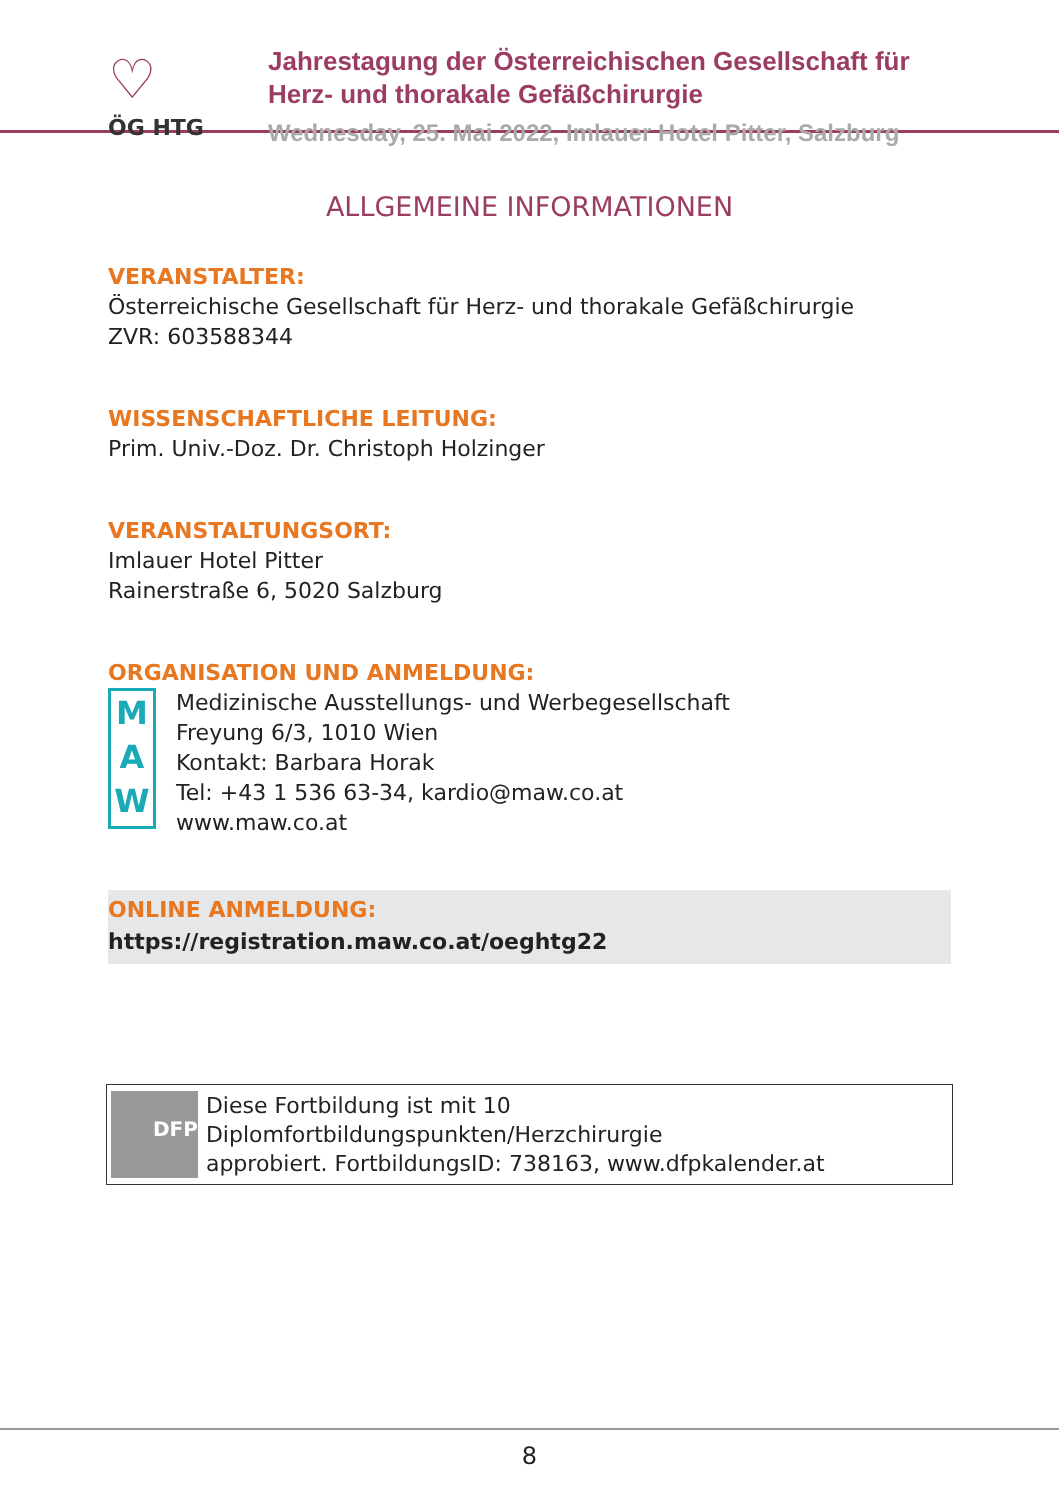♡
ÖG HTG
Jahrestagung der Österreichischen Gesellschaft für
Herz- und thorakale Gefäßchirurgie
Wednesday, 25. Mai 2022, Imlauer Hotel Pitter, Salzburg
ALLGEMEINE INFORMATIONEN
VERANSTALTER:
Österreichische Gesellschaft für Herz- und thorakale Gefäßchirurgie
ZVR: 603588344
WISSENSCHAFTLICHE LEITUNG:
Prim. Univ.-Doz. Dr. Christoph Holzinger
VERANSTALTUNGSORT:
Imlauer Hotel Pitter
Rainerstraße 6, 5020 Salzburg
ORGANISATION UND ANMELDUNG:
M
A
W
Medizinische Ausstellungs- und Werbegesellschaft
Freyung 6/3, 1010 Wien
Kontakt: Barbara Horak
Tel: +43 1 536 63-34, kardio@maw.co.at
www.maw.co.at
ONLINE ANMELDUNG:
https://registration.maw.co.at/oeghtg22
DFP
Diese Fortbildung ist mit 10 Diplomfortbildungspunkten/Herzchirurgie
approbiert. FortbildungsID: 738163, www.dfpkalender.at
8